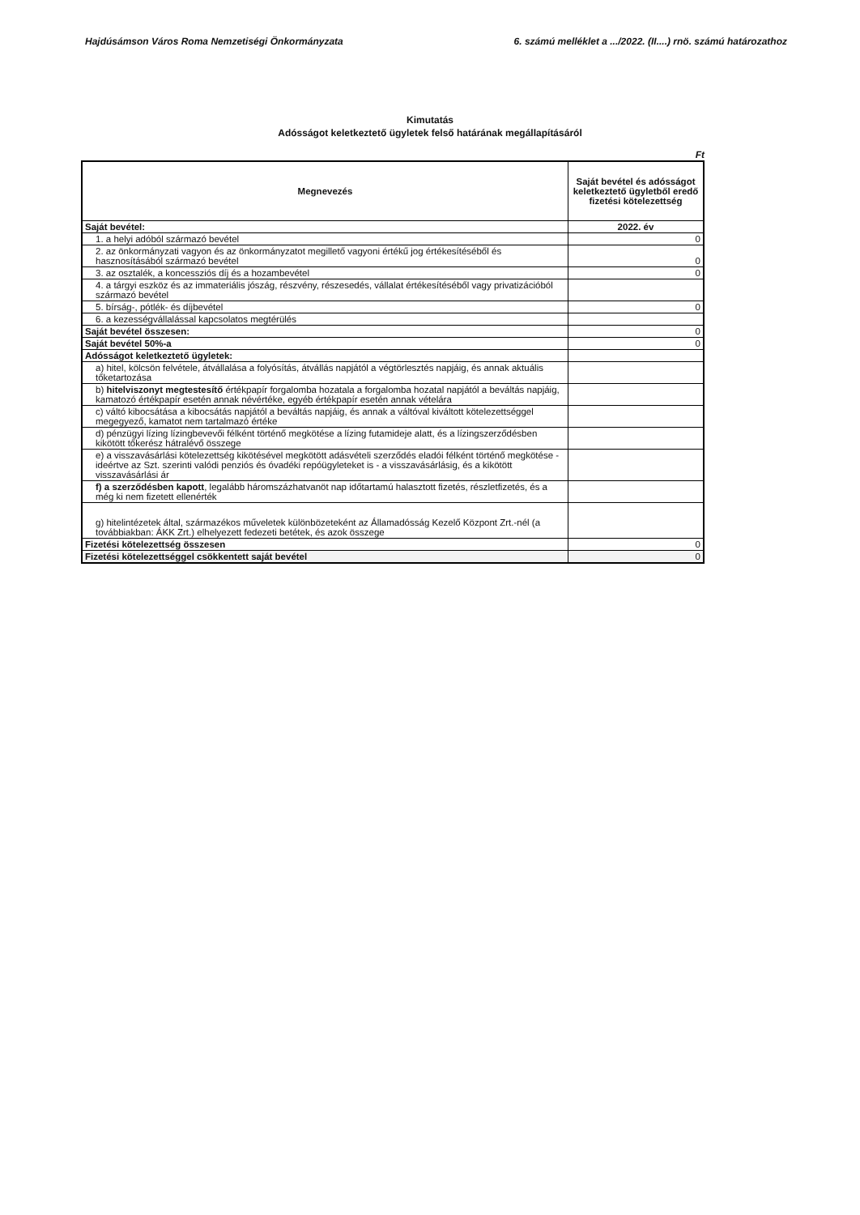Hajdúsámson Város Roma Nemzetiségi Önkormányzata 6. számú melléklet a .../2022. (II....) rnö. számú határozathoz
Kimutatás
Adósságot keletkeztető ügyletek felső határának megállapításáról
Ft
| Megnevezés | Saját bevétel és adósságot keletkeztető ügyletből eredő fizetési kötelezettség |
| --- | --- |
| Saját bevétel: | 2022. év |
| 1. a helyi adóból származó bevétel | 0 |
| 2. az önkormányzati vagyon és az önkormányzatot megillető vagyoni értékű jog értékesítéséből és hasznosításából származó bevétel | 0 |
| 3. az osztalék, a koncessziós díj és a hozambevétel | 0 |
| 4. a tárgyi eszköz és az immateriális jószág, részvény, részesedés, vállalat értékesítéséből vagy privatizációból származó bevétel | |
| 5. bírság-, pótlék- és díjbevétel | 0 |
| 6. a kezességvállalással kapcsolatos megtérülés | |
| Saját bevétel összesen: | 0 |
| Saját bevétel 50%-a | 0 |
| Adósságot keletkeztető ügyletek: | |
| a) hitel, kölcsön felvétele, átvállalása a folyósítás, átvállás napjától a végtörlesztés napjáig, és annak aktuális tőketartozása | |
| b) hitelviszonyt megtestesítő értékpapír forgalomba hozatala a forgalomba hozatal napjától a beváltás napjáig, kamatozó értékpapír esetén annak névértéke, egyéb értékpapír esetén annak vételára | |
| c) váltó kibocsátása a kibocsátás napjától a beváltás napjáig, és annak a váltóval kiváltott kötelezettséggel megegyező, kamatot nem tartalmazó értéke | |
| d) pénzügyi lízing lízingbevevői félként történő megkötése a lízing futamideje alatt, és a lízingszerződésben kikötött tőkerész hátralévő összege | |
| e) a visszavásárlási kötelezettség kikötésével megkötött adásvételi szerződés eladói félként történő megkötése - ideértve az Szt. szerinti valódi penziós és óvadéki repóügyleteket is - a visszavásárlásig, és a kikötött visszavásárlási ár | |
| f) a szerződésben kapott , legalább háromszázhatvanöt nap időtartamú halasztott fizetés, részletfizetés, és a még ki nem fizetett ellenérték | |
| g) hitelintézetek által, származékos műveletek különbözeteként az Államadósság Kezelő Központ Zrt.-nél (a továbbiakban: ÁKK Zrt.) elhelyezett fedezeti betétek, és azok összege | |
| Fizetési kötelezettség összesen | 0 |
| Fizetési kötelezettséggel csökkentett saját bevétel | 0 |